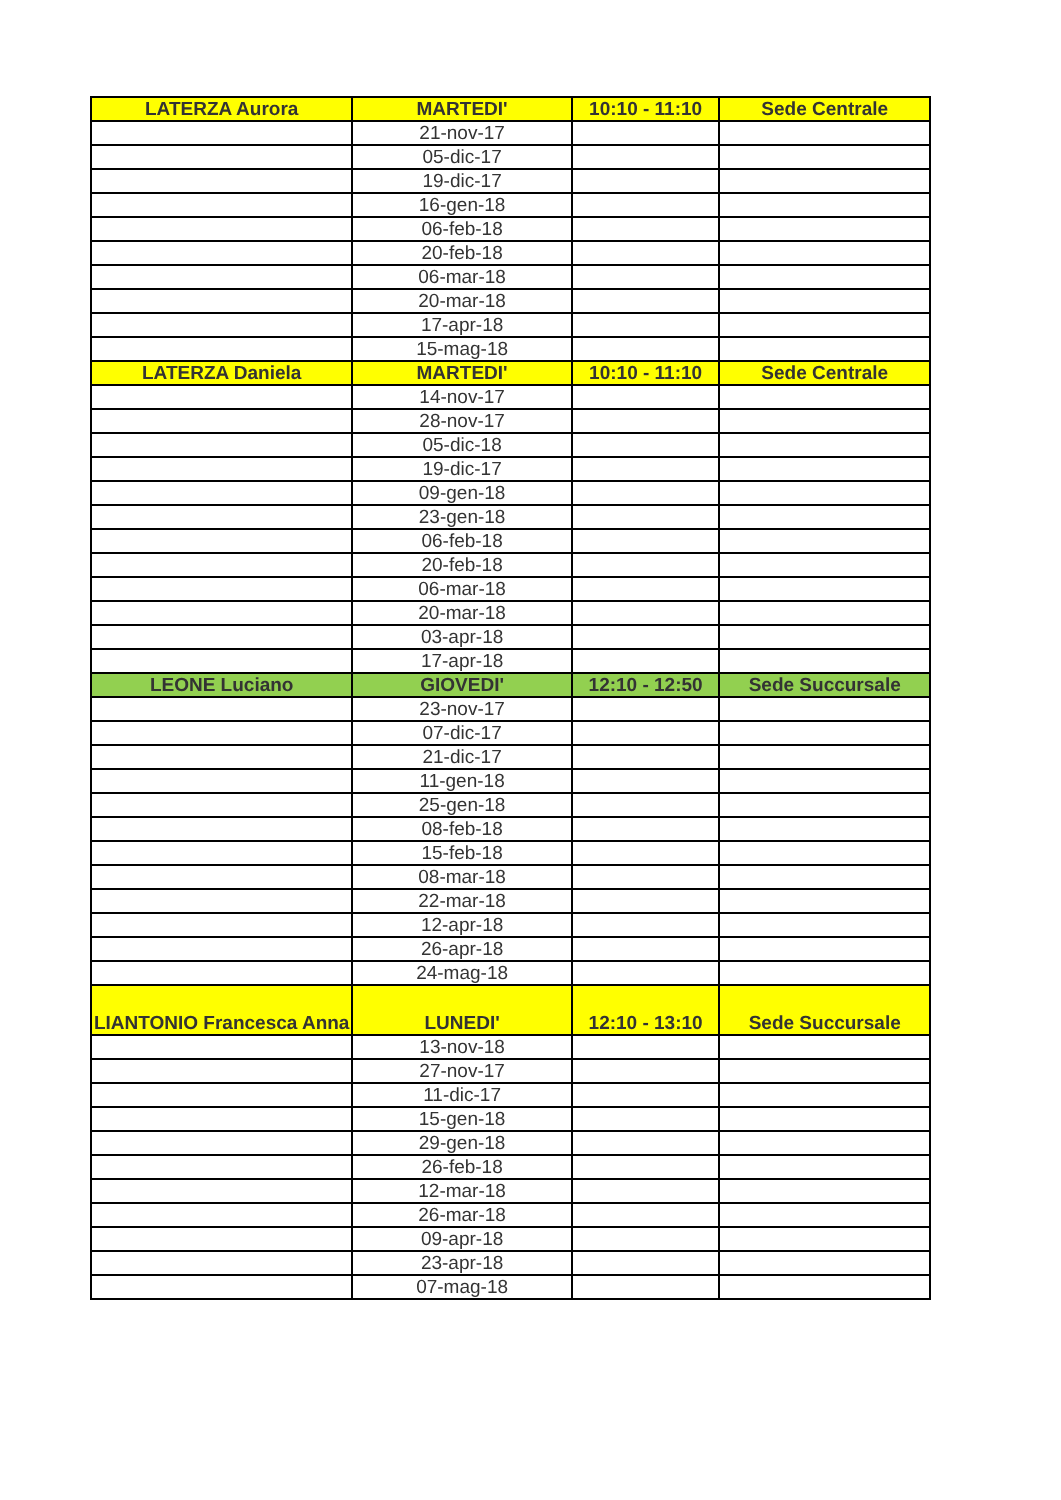| LATERZA Aurora | MARTEDI' | 10:10 - 11:10 | Sede Centrale |
| | 21-nov-17 | | |
| | 05-dic-17 | | |
| | 19-dic-17 | | |
| | 16-gen-18 | | |
| | 06-feb-18 | | |
| | 20-feb-18 | | |
| | 06-mar-18 | | |
| | 20-mar-18 | | |
| | 17-apr-18 | | |
| | 15-mag-18 | | |
| LATERZA Daniela | MARTEDI' | 10:10 - 11:10 | Sede Centrale |
| | 14-nov-17 | | |
| | 28-nov-17 | | |
| | 05-dic-18 | | |
| | 19-dic-17 | | |
| | 09-gen-18 | | |
| | 23-gen-18 | | |
| | 06-feb-18 | | |
| | 20-feb-18 | | |
| | 06-mar-18 | | |
| | 20-mar-18 | | |
| | 03-apr-18 | | |
| | 17-apr-18 | | |
| LEONE Luciano | GIOVEDI' | 12:10 - 12:50 | Sede Succursale |
| | 23-nov-17 | | |
| | 07-dic-17 | | |
| | 21-dic-17 | | |
| | 11-gen-18 | | |
| | 25-gen-18 | | |
| | 08-feb-18 | | |
| | 15-feb-18 | | |
| | 08-mar-18 | | |
| | 22-mar-18 | | |
| | 12-apr-18 | | |
| | 26-apr-18 | | |
| | 24-mag-18 | | |
| LIANTONIO Francesca Anna | LUNEDI' | 12:10 - 13:10 | Sede Succursale |
| | 13-nov-18 | | |
| | 27-nov-17 | | |
| | 11-dic-17 | | |
| | 15-gen-18 | | |
| | 29-gen-18 | | |
| | 26-feb-18 | | |
| | 12-mar-18 | | |
| | 26-mar-18 | | |
| | 09-apr-18 | | |
| | 23-apr-18 | | |
| | 07-mag-18 | | |